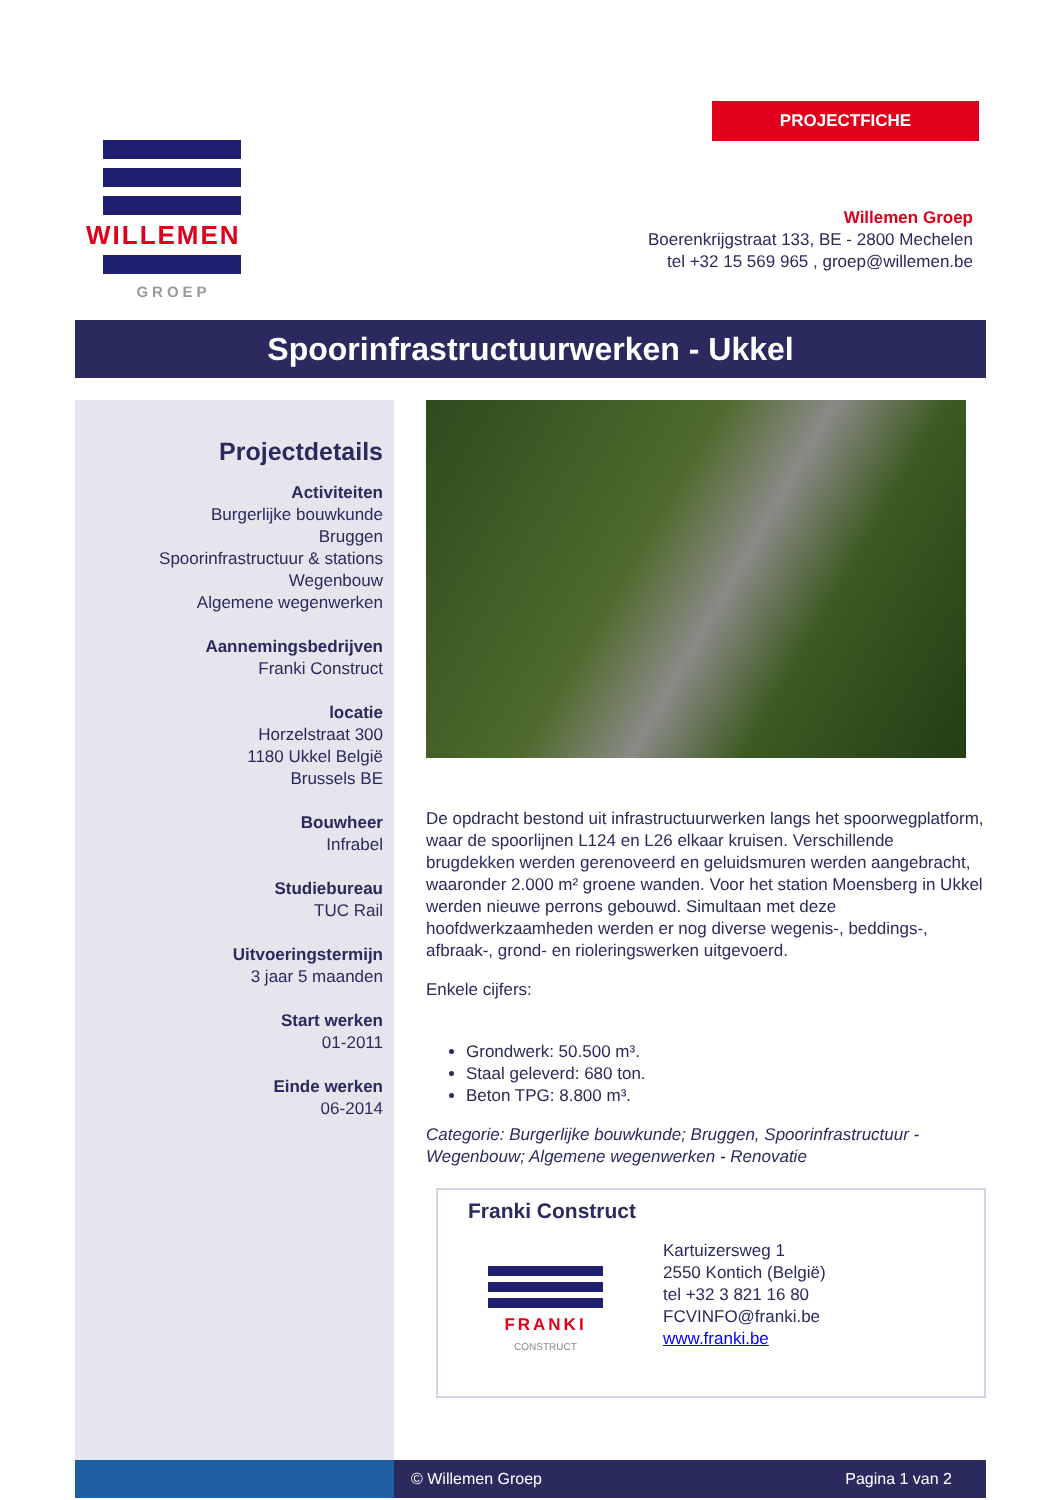PROJECTFICHE
WILLEMEN
GROEP
Willemen Groep
Boerenkrijgstraat 133, BE - 2800 Mechelen
tel +32 15 569 965 , groep@willemen.be
Spoorinfrastructuurwerken - Ukkel
Projectdetails
Activiteiten
Burgerlijke bouwkunde
Bruggen
Spoorinfrastructuur & stations
Wegenbouw
Algemene wegenwerken
Aannemingsbedrijven
Franki Construct
locatie
Horzelstraat 300
1180 Ukkel België
Brussels BE
Bouwheer
Infrabel
Studiebureau
TUC Rail
Uitvoeringstermijn
3 jaar 5 maanden
Start werken
01-2011
Einde werken
06-2014
De opdracht bestond uit infrastructuurwerken langs het spoorwegplatform, waar de spoorlijnen L124 en L26 elkaar kruisen. Verschillende brugdekken werden gerenoveerd en geluidsmuren werden aangebracht, waaronder 2.000 m² groene wanden. Voor het station Moensberg in Ukkel werden nieuwe perrons gebouwd. Simultaan met deze hoofdwerkzaamheden werden er nog diverse wegenis-, beddings-, afbraak-, grond- en rioleringswerken uitgevoerd.
Enkele cijfers:
Grondwerk: 50.500 m³.
Staal geleverd: 680 ton.
Beton TPG: 8.800 m³.
Categorie: Burgerlijke bouwkunde; Bruggen, Spoorinfrastructuur - Wegenbouw; Algemene wegenwerken - Renovatie
Franki Construct
FRANKI
CONSTRUCT
Kartuizersweg 1
2550 Kontich (België)
tel +32 3 821 16 80
FCVINFO@franki.be
www.franki.be
© Willemen Groep Pagina 1 van 2